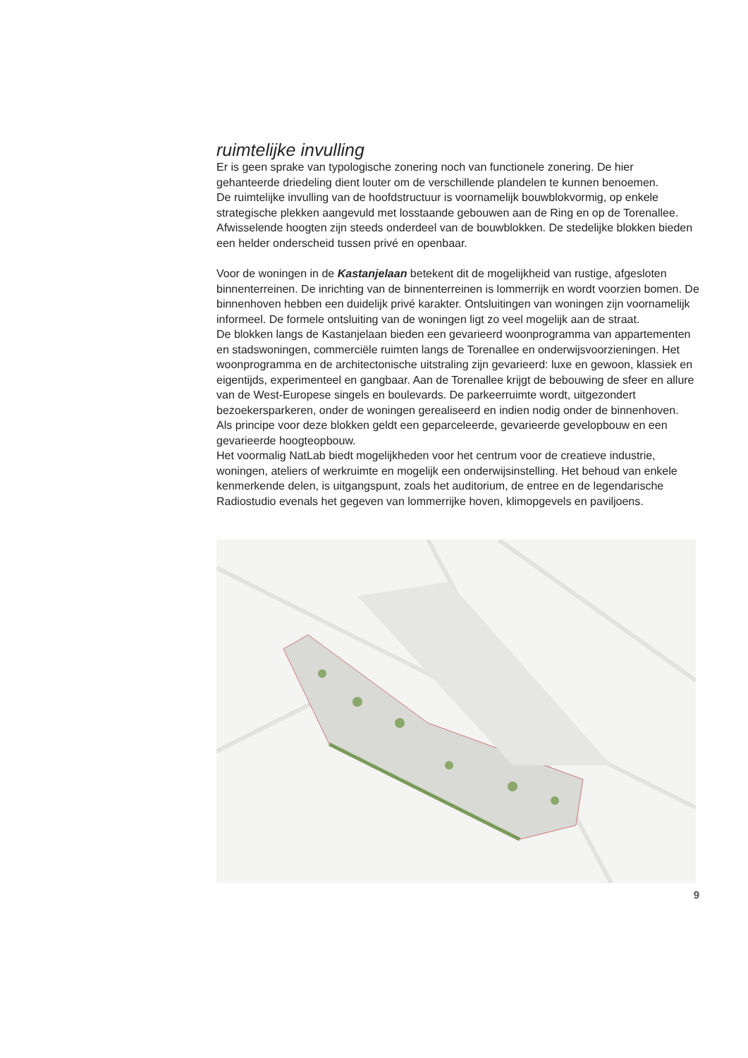ruimtelijke invulling
Er is geen sprake van typologische zonering noch van functionele zonering. De hier gehanteerde driedeling dient louter om de verschillende plandelen te kunnen benoemen.
De ruimtelijke invulling van de hoofdstructuur is voornamelijk bouwblokvormig, op enkele strategische plekken aangevuld met losstaande gebouwen aan de Ring en op de Torenallee.
Afwisselende hoogten zijn steeds onderdeel van de bouwblokken. De stedelijke blokken bieden een helder onderscheid tussen privé en openbaar.
Voor de woningen in de Kastanjelaan betekent dit de mogelijkheid van rustige, afgesloten binnenterreinen. De inrichting van de binnenterreinen is lommerrijk en wordt voorzien bomen. De binnenhoven hebben een duidelijk privé karakter. Ontsluitingen van woningen zijn voornamelijk informeel. De formele ontsluiting van de woningen ligt zo veel mogelijk aan de straat.
De blokken langs de Kastanjelaan bieden een gevarieerd woonprogramma van appartementen en stadswoningen, commerciële ruimten langs de Torenallee en onderwijsvoorzieningen. Het woonprogramma en de architectonische uitstraling zijn gevarieerd: luxe en gewoon, klassiek en eigentijds, experimenteel en gangbaar. Aan de Torenallee krijgt de bebouwing de sfeer en allure van de West-Europese singels en boulevards. De parkeerruimte wordt, uitgezondert bezoekersparkeren, onder de woningen gerealiseerd en indien nodig onder de binnenhoven.
Als principe voor deze blokken geldt een geparceleerde, gevarieerde gevelopbouw en een gevarieerde hoogteopbouw.
Het voormalig NatLab biedt mogelijkheden voor het centrum voor de creatieve industrie, woningen, ateliers of werkruimte en mogelijk een onderwijsinstelling. Het behoud van enkele kenmerkende delen, is uitgangspunt, zoals het auditorium, de entree en de legendarische Radiostudio evenals het gegeven van lommerrijke hoven, klimopgevels en paviljoens.
9